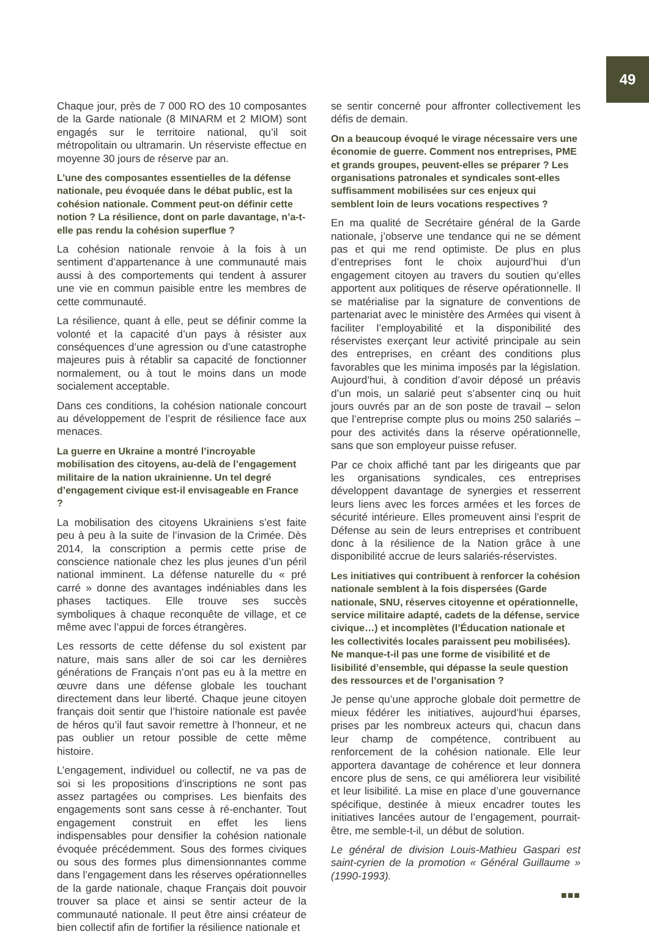49
Chaque jour, près de 7 000 RO des 10 composantes de la Garde nationale (8 MINARM et 2 MIOM) sont engagés sur le territoire national, qu’il soit métropolitain ou ultramarin. Un réserviste effectue en moyenne 30 jours de réserve par an.
L’une des composantes essentielles de la défense nationale, peu évoquée dans le débat public, est la cohésion nationale. Comment peut-on définir cette notion ? La résilience, dont on parle davantage, n’a-t-elle pas rendu la cohésion superflue ?
La cohésion nationale renvoie à la fois à un sentiment d’appartenance à une communauté mais aussi à des comportements qui tendent à assurer une vie en commun paisible entre les membres de cette communauté.
La résilience, quant à elle, peut se définir comme la volonté et la capacité d’un pays à résister aux conséquences d’une agression ou d’une catastrophe majeures puis à rétablir sa capacité de fonctionner normalement, ou à tout le moins dans un mode socialement acceptable.
Dans ces conditions, la cohésion nationale concourt au développement de l’esprit de résilience face aux menaces.
La guerre en Ukraine a montré l’incroyable mobilisation des citoyens, au-delà de l’engagement militaire de la nation ukrainienne. Un tel degré d’engagement civique est-il envisageable en France ?
La mobilisation des citoyens Ukrainiens s’est faite peu à peu à la suite de l’invasion de la Crimée. Dès 2014, la conscription a permis cette prise de conscience nationale chez les plus jeunes d’un péril national imminent. La défense naturelle du « pré carré » donne des avantages indéniables dans les phases tactiques. Elle trouve ses succès symboliques à chaque reconquête de village, et ce même avec l’appui de forces étrangères.
Les ressorts de cette défense du sol existent par nature, mais sans aller de soi car les dernières générations de Français n’ont pas eu à la mettre en œuvre dans une défense globale les touchant directement dans leur liberté. Chaque jeune citoyen français doit sentir que l’histoire nationale est pavée de héros qu’il faut savoir remettre à l’honneur, et ne pas oublier un retour possible de cette même histoire.
L’engagement, individuel ou collectif, ne va pas de soi si les propositions d’inscriptions ne sont pas assez partagées ou comprises. Les bienfaits des engagements sont sans cesse à ré-enchanter. Tout engagement construit en effet les liens indispensables pour densifier la cohésion nationale évoquée précédemment. Sous des formes civiques ou sous des formes plus dimensionnantes comme dans l’engagement dans les réserves opérationnelles de la garde nationale, chaque Français doit pouvoir trouver sa place et ainsi se sentir acteur de la communauté nationale. Il peut être ainsi créateur de bien collectif afin de fortifier la résilience nationale et
se sentir concerné pour affronter collectivement les défis de demain.
On a beaucoup évoqué le virage nécessaire vers une économie de guerre. Comment nos entreprises, PME et grands groupes, peuvent-elles se préparer ? Les organisations patronales et syndicales sont-elles suffisamment mobilisées sur ces enjeux qui semblent loin de leurs vocations respectives ?
En ma qualité de Secrétaire général de la Garde nationale, j’observe une tendance qui ne se dément pas et qui me rend optimiste. De plus en plus d’entreprises font le choix aujourd’hui d’un engagement citoyen au travers du soutien qu’elles apportent aux politiques de réserve opérationnelle. Il se matérialise par la signature de conventions de partenariat avec le ministère des Armées qui visent à faciliter l’employabilité et la disponibilité des réservistes exerçant leur activité principale au sein des entreprises, en créant des conditions plus favorables que les minima imposés par la législation. Aujourd’hui, à condition d’avoir déposé un préavis d’un mois, un salarié peut s’absenter cinq ou huit jours ouvrés par an de son poste de travail – selon que l’entreprise compte plus ou moins 250 salariés – pour des activités dans la réserve opérationnelle, sans que son employeur puisse refuser.
Par ce choix affiché tant par les dirigeants que par les organisations syndicales, ces entreprises développent davantage de synergies et resserrent leurs liens avec les forces armées et les forces de sécurité intérieure. Elles promeuvent ainsi l’esprit de Défense au sein de leurs entreprises et contribuent donc à la résilience de la Nation grâce à une disponibilité accrue de leurs salariés-réservistes.
Les initiatives qui contribuent à renforcer la cohésion nationale semblent à la fois dispersées (Garde nationale, SNU, réserves citoyenne et opérationnelle, service militaire adapté, cadets de la défense, service civique…) et incomplètes (l’Éducation nationale et les collectivités locales paraissent peu mobilisées). Ne manque-t-il pas une forme de visibilité et de lisibilité d’ensemble, qui dépasse la seule question des ressources et de l’organisation ?
Je pense qu’une approche globale doit permettre de mieux fédérer les initiatives, aujourd’hui éparses, prises par les nombreux acteurs qui, chacun dans leur champ de compétence, contribuent au renforcement de la cohésion nationale. Elle leur apportera davantage de cohérence et leur donnera encore plus de sens, ce qui améliorera leur visibilité et leur lisibilité. La mise en place d’une gouvernance spécifique, destinée à mieux encadrer toutes les initiatives lancées autour de l’engagement, pourrait-être, me semble-t-il, un début de solution.
Le général de division Louis-Mathieu Gaspari est saint-cyrien de la promotion « Général Guillaume » (1990-1993).
■■■